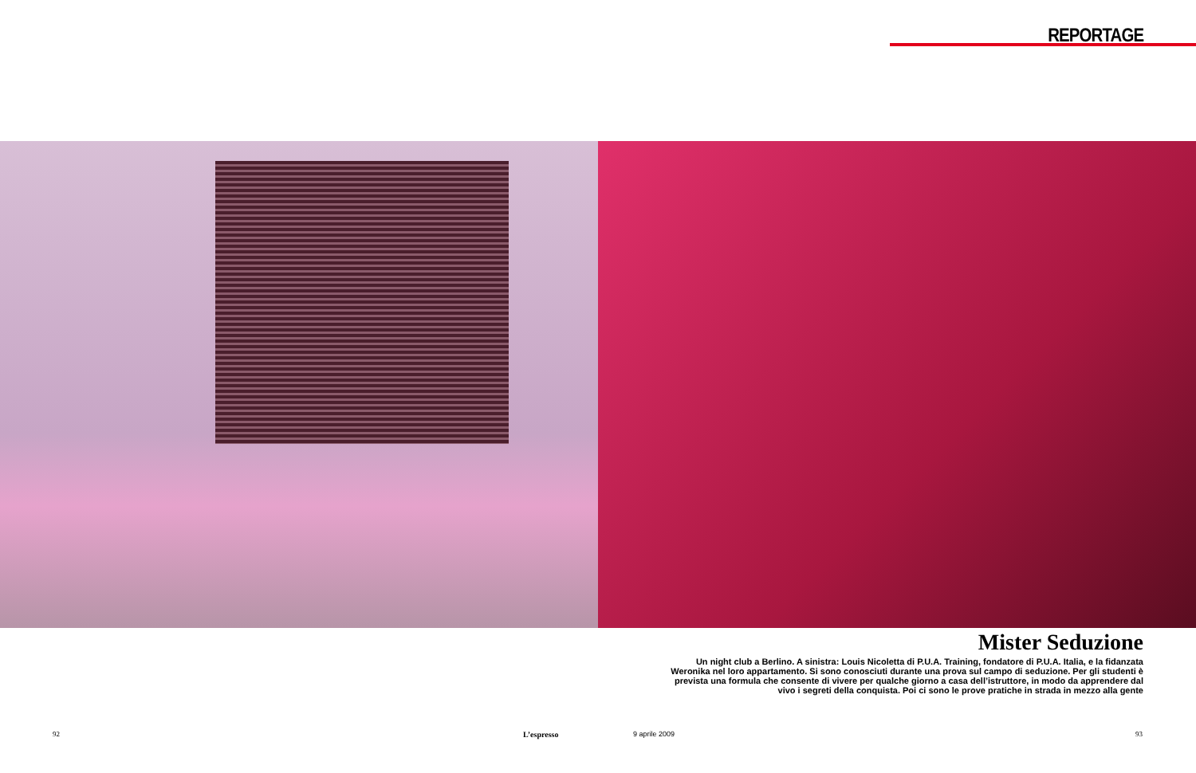REPORTAGE
Mister Seduzione
Un night club a Berlino. A sinistra: Louis Nicoletta di P.U.A. Training, fondatore di P.U.A. Italia, e la fidanzata Weronika nel loro appartamento. Si sono conosciuti durante una prova sul campo di seduzione. Per gli studenti è prevista una formula che consente di vivere per qualche giorno a casa dell’istruttore, in modo da apprendere dal vivo i segreti della conquista. Poi ci sono le prove pratiche in strada in mezzo alla gente
92 L’espresso 9 aprile 2009 93